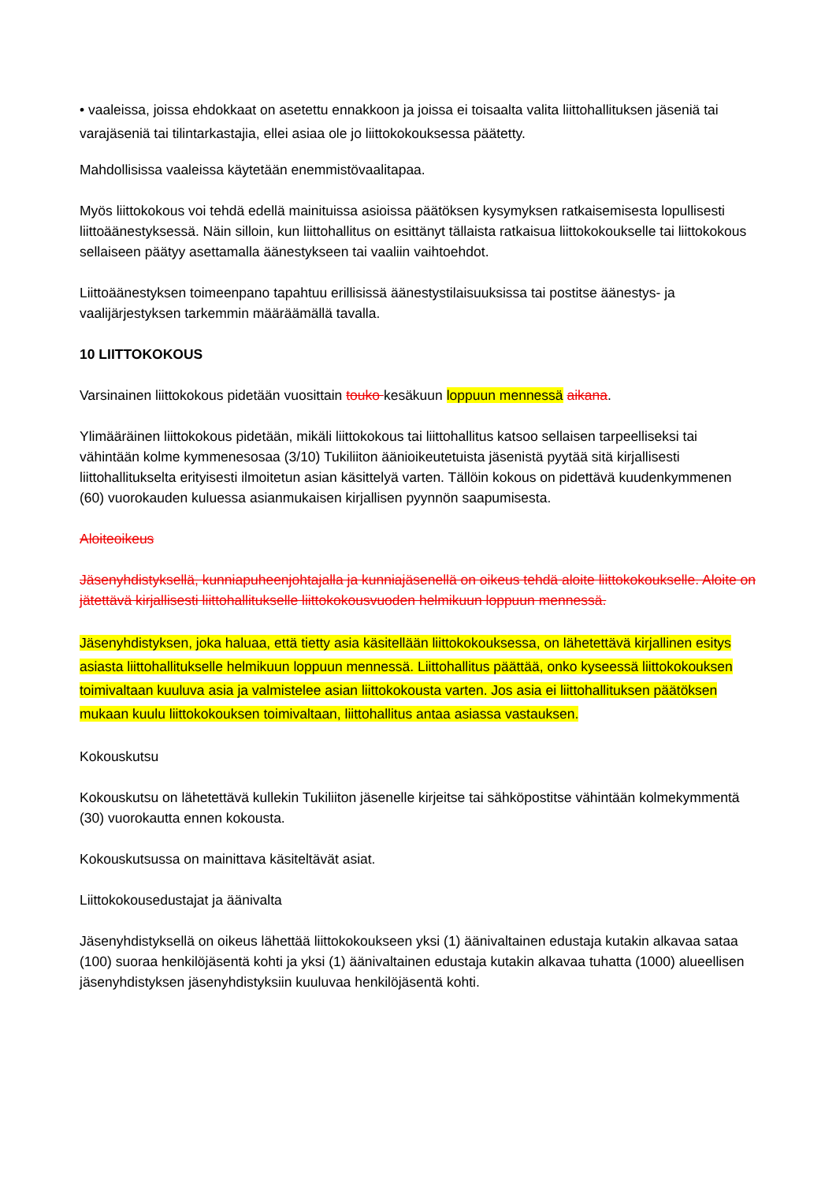• vaaleissa, joissa ehdokkaat on asetettu ennakkoon ja joissa ei toisaalta valita liittohallituksen jäseniä tai varajäseniä tai tilintarkastajia, ellei asiaa ole jo liittokokouksessa päätetty.
Mahdollisissa vaaleissa käytetään enemmistövaalitapaa.
Myös liittokokous voi tehdä edellä mainituissa asioissa päätöksen kysymyksen ratkaisemisesta lopullisesti liittoäänestyksessä. Näin silloin, kun liittohallitus on esittänyt tällaista ratkaisua liittokokoukselle tai liittokokous sellaiseen päätyy asettamalla äänestykseen tai vaaliin vaihtoehdot.
Liittoäänestyksen toimeenpano tapahtuu erillisissä äänestystilaisuuksissa tai postitse äänestys- ja vaalijärjestyksen tarkemmin määräämällä tavalla.
10 LIITTOKOKOUS
Varsinainen liittokokous pidetään vuosittain touko kesäkuun loppuun mennessä aikana.
Ylimääräinen liittokokous pidetään, mikäli liittokokous tai liittohallitus katsoo sellaisen tarpeelliseksi tai vähintään kolme kymmenesosaa (3/10) Tukiliiton äänioikeutetuista jäsenistä pyytää sitä kirjallisesti liittohallitukselta erityisesti ilmoitetun asian käsittelyä varten. Tällöin kokous on pidettävä kuudenkymmenen (60) vuorokauden kuluessa asianmukaisen kirjallisen pyynnön saapumisesta.
Aloiteoikeus
Jäsenyhdistyksellä, kunniapuheenjohtajalla ja kunniajäsenellä on oikeus tehdä aloite liittokokoukselle. Aloite on jätettävä kirjallisesti liittohallitukselle liittokokousvuoden helmikuun loppuun mennessä.
Jäsenyhdistyksen, joka haluaa, että tietty asia käsitellään liittokokouksessa, on lähetettävä kirjallinen esitys asiasta liittohallitukselle helmikuun loppuun mennessä. Liittohallitus päättää, onko kyseessä liittokokouksen toimivaltaan kuuluva asia ja valmistelee asian liittokokousta varten. Jos asia ei liittohallituksen päätöksen mukaan kuulu liittokokouksen toimivaltaan, liittohallitus antaa asiassa vastauksen.
Kokouskutsu
Kokouskutsu on lähetettävä kullekin Tukiliiton jäsenelle kirjeitse tai sähköpostitse vähintään kolmekymmentä (30) vuorokautta ennen kokousta.
Kokouskutsussa on mainittava käsiteltävät asiat.
Liittokokousedustajat ja äänivalta
Jäsenyhdistyksellä on oikeus lähettää liittokokoukseen yksi (1) äänivaltainen edustaja kutakin alkavaa sataa (100) suoraa henkilöjäsentä kohti ja yksi (1) äänivaltainen edustaja kutakin alkavaa tuhatta (1000) alueellisen jäsenyhdistyksen jäsenyhdistyksiin kuuluvaa henkilöjäsentä kohti.